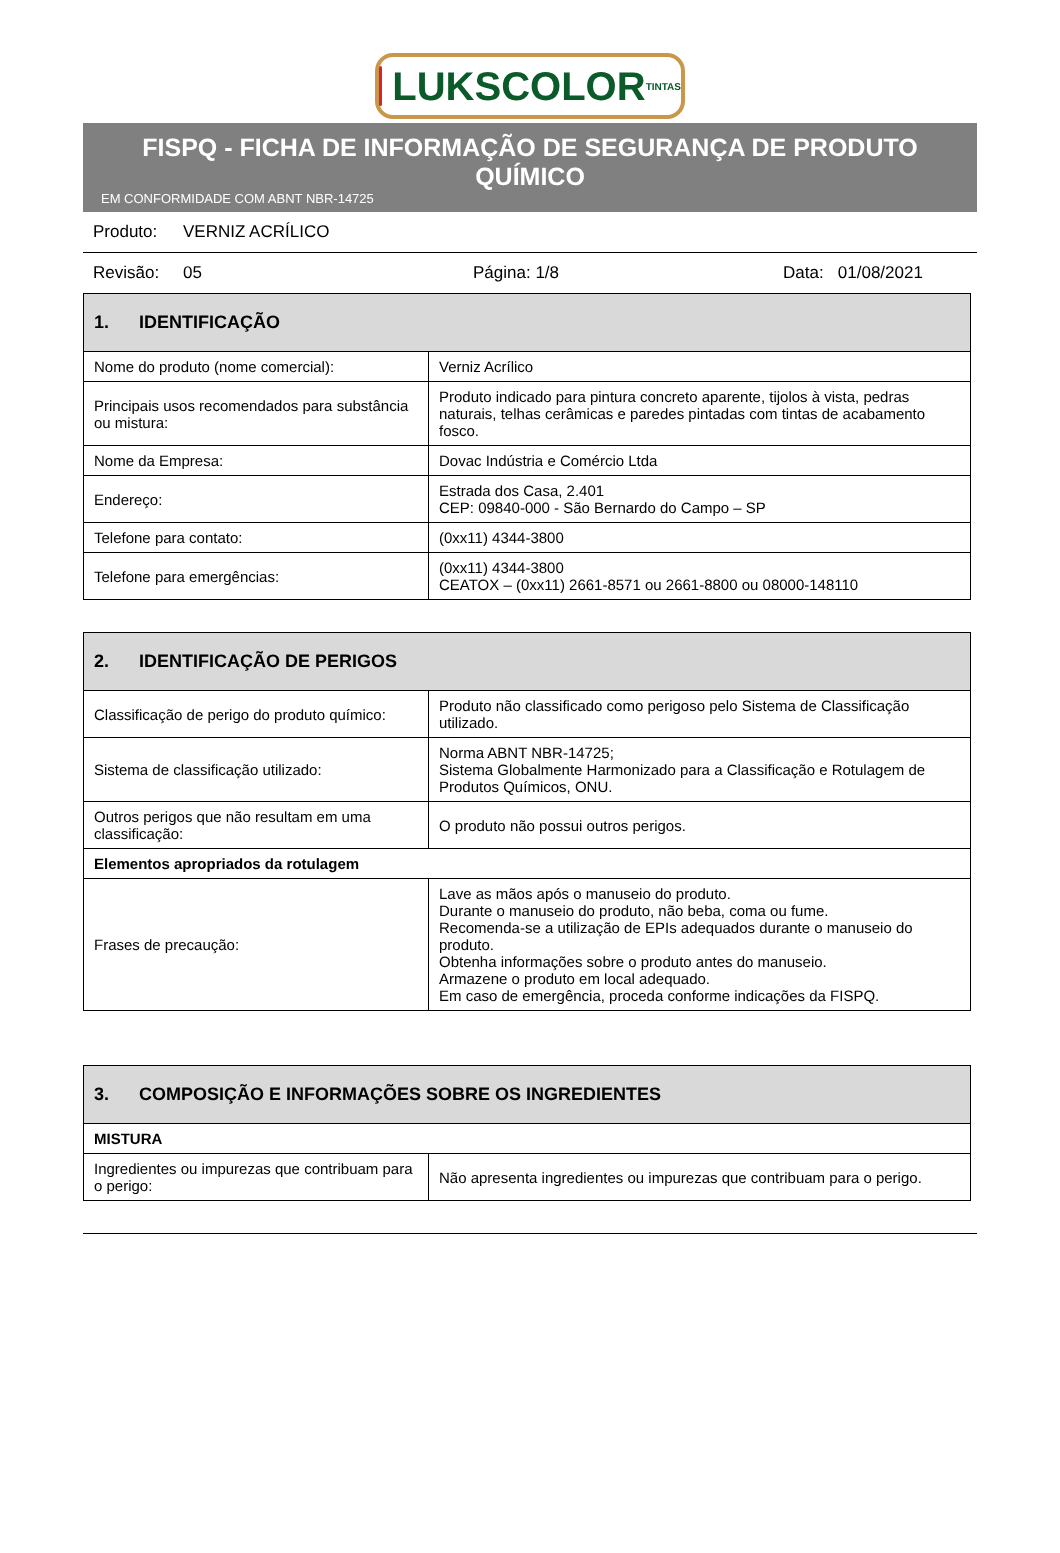LUKSCOLOR TINTAS
FISPQ - FICHA DE INFORMAÇÃO DE SEGURANÇA DE PRODUTO QUÍMICO
EM CONFORMIDADE COM ABNT NBR-14725
Produto: VERNIZ ACRÍLICO
Revisão: 05 Página: 1/8 Data: 01/08/2021
| 1. IDENTIFICAÇÃO | |
| --- | --- |
| Nome do produto (nome comercial): | Verniz Acrílico |
| Principais usos recomendados para substância ou mistura: | Produto indicado para pintura concreto aparente, tijolos à vista, pedras naturais, telhas cerâmicas e paredes pintadas com tintas de acabamento fosco. |
| Nome da Empresa: | Dovac Indústria e Comércio Ltda |
| Endereço: | Estrada dos Casa, 2.401 CEP: 09840-000 - São Bernardo do Campo – SP |
| Telefone para contato: | (0xx11) 4344-3800 |
| Telefone para emergências: | (0xx11) 4344-3800 CEATOX – (0xx11) 2661-8571 ou 2661-8800 ou 08000-148110 |
| 2. IDENTIFICAÇÃO DE PERIGOS | |
| --- | --- |
| Classificação de perigo do produto químico: | Produto não classificado como perigoso pelo Sistema de Classificação utilizado. |
| Sistema de classificação utilizado: | Norma ABNT NBR-14725; Sistema Globalmente Harmonizado para a Classificação e Rotulagem de Produtos Químicos, ONU. |
| Outros perigos que não resultam em uma classificação: | O produto não possui outros perigos. |
| Elementos apropriados da rotulagem | |
| Frases de precaução: | Lave as mãos após o manuseio do produto. Durante o manuseio do produto, não beba, coma ou fume. Recomenda-se a utilização de EPIs adequados durante o manuseio do produto. Obtenha informações sobre o produto antes do manuseio. Armazene o produto em local adequado. Em caso de emergência, proceda conforme indicações da FISPQ. |
| 3. COMPOSIÇÃO E INFORMAÇÕES SOBRE OS INGREDIENTES | |
| --- | --- |
| MISTURA | |
| Ingredientes ou impurezas que contribuam para o perigo: | Não apresenta ingredientes ou impurezas que contribuam para o perigo. |